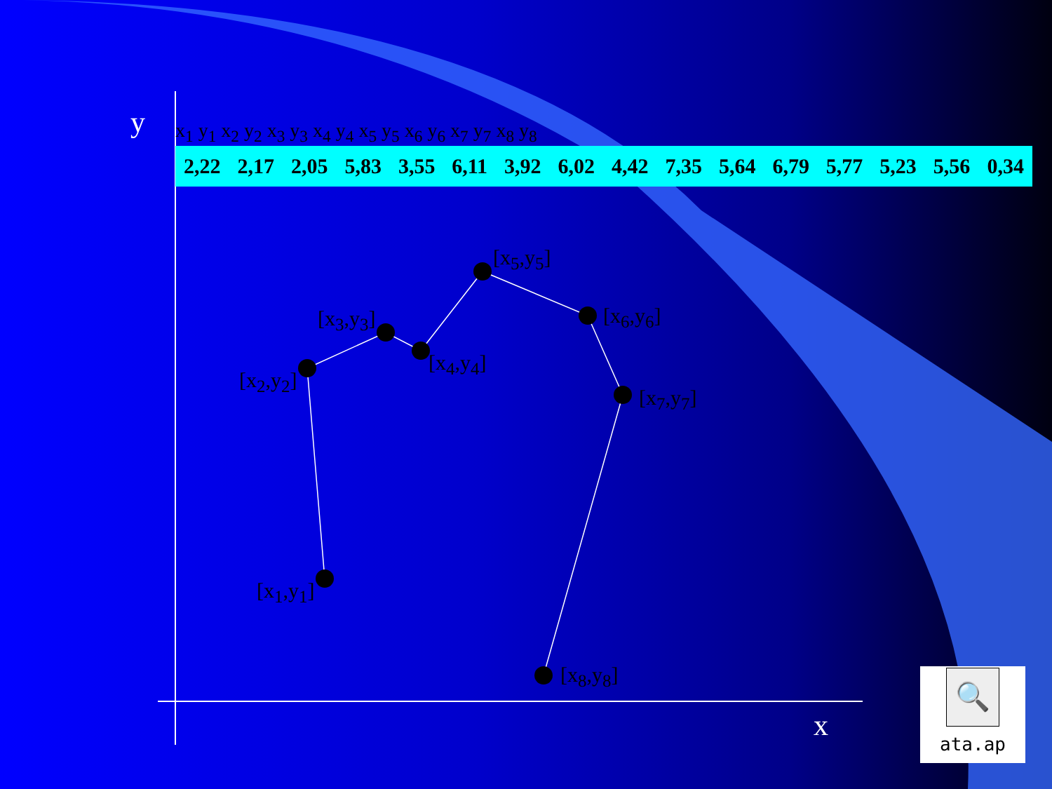y
x
| | | | | x<sub>1</sub> y<sub>1</sub> x<sub>2</sub> y<sub>2</sub> x<sub>3</sub> y<sub>3</sub> x<sub>4</sub> y<sub>4</sub> x<sub>5</sub> y<sub>5</sub> x<sub>6</sub> y<sub>6</sub> x<sub>7</sub> y<sub>7</sub> x<sub>8</sub> y<sub>8</sub> |
| --- | --- | --- | --- | --- |
| 2,22 | 2,17 | 2,05 | 5,83 | 3,55 | 6,11 | 3,92 | 6,02 | 4,42 | 7,35 | 5,64 | 6,79 | 5,77 | 5,23 | 5,56 | 0,34 |
[x<sub>5</sub>,y<sub>5</sub>]
[x<sub>3</sub>,y<sub>3</sub>] [x<sub>6</sub>,y<sub>6</sub>]
[x<sub>4</sub>,y<sub>4</sub>]
[x<sub>2</sub>,y<sub>2</sub>]
[x<sub>7</sub>,y<sub>7</sub>]
[x<sub>1</sub>,y<sub>1</sub>]
[x<sub>8</sub>,y<sub>8</sub>]
🔍
ata.ap